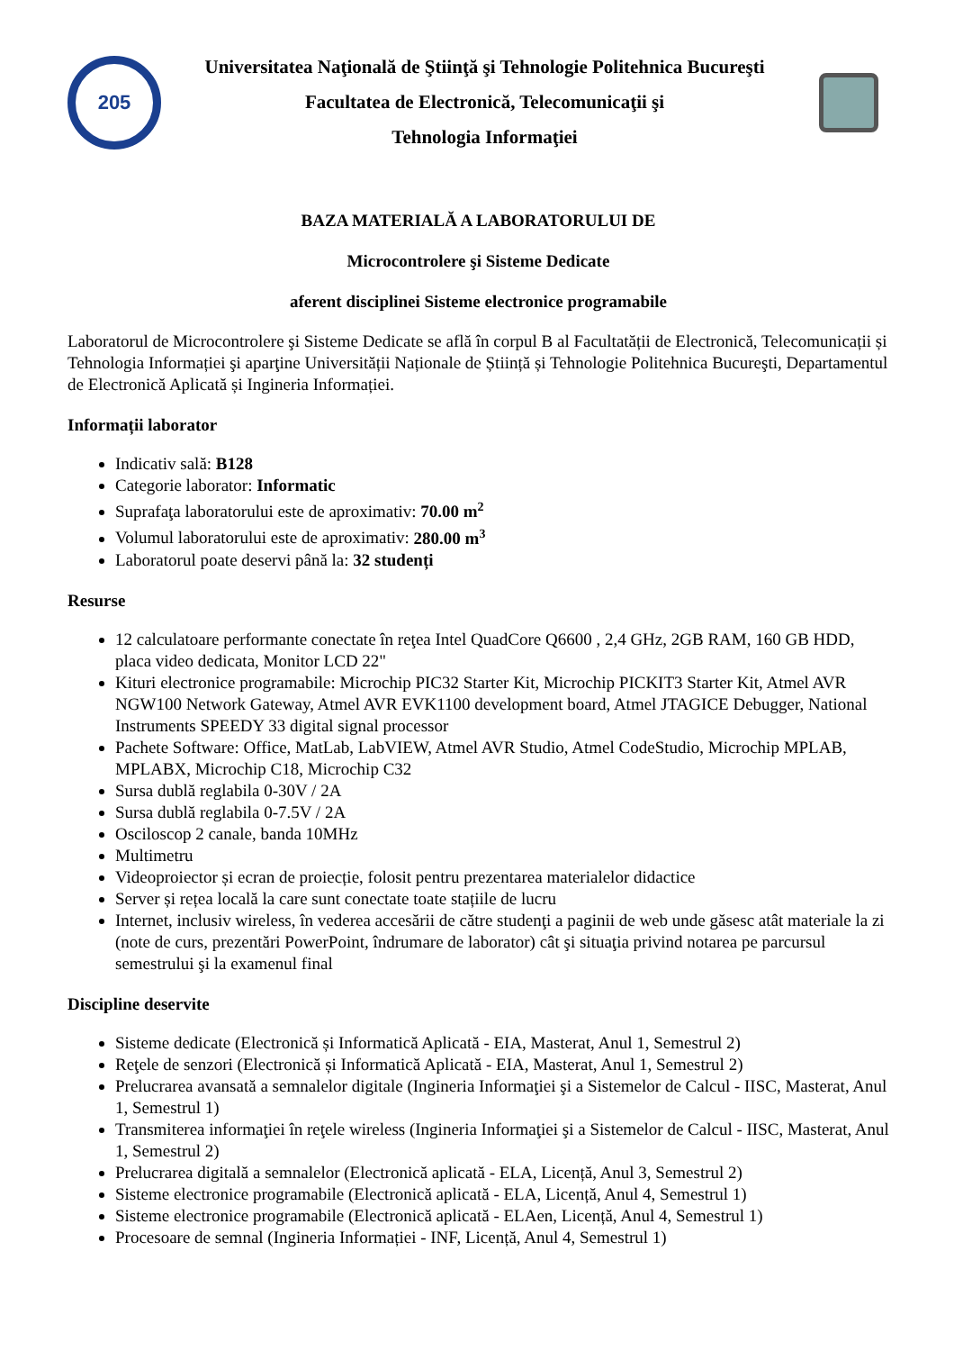205
Universitatea Naţională de Ştiinţă şi Tehnologie Politehnica Bucureşti
Facultatea de Electronică, Telecomunicaţii şi
Tehnologia Informaţiei
BAZA MATERIALĂ A LABORATORULUI DE
Microcontrolere şi Sisteme Dedicate
aferent disciplinei Sisteme electronice programabile
Laboratorul de Microcontrolere şi Sisteme Dedicate se află în corpul B al Facultatății de Electronică, Telecomunicații și Tehnologia Informației şi aparţine Universității Naționale de Știință și Tehnologie Politehnica Bucureşti, Departamentul de Electronică Aplicată și Ingineria Informației.
Informații laborator
Indicativ sală: B128
Categorie laborator: Informatic
Suprafaţa laboratorului este de aproximativ: 70.00 m<sup>2</sup>
Volumul laboratorului este de aproximativ: 280.00 m<sup>3</sup>
Laboratorul poate deservi până la: 32 studenți
Resurse
12 calculatoare performante conectate în reţea Intel QuadCore Q6600 , 2,4 GHz, 2GB RAM, 160 GB HDD, placa video dedicata, Monitor LCD 22"
Kituri electronice programabile: Microchip PIC32 Starter Kit, Microchip PICKIT3 Starter Kit, Atmel AVR NGW100 Network Gateway, Atmel AVR EVK1100 development board, Atmel JTAGICE Debugger, National Instruments SPEEDY 33 digital signal processor
Pachete Software: Office, MatLab, LabVIEW, Atmel AVR Studio, Atmel CodeStudio, Microchip MPLAB, MPLABX, Microchip C18, Microchip C32
Sursa dublă reglabila 0-30V / 2A
Sursa dublă reglabila 0-7.5V / 2A
Osciloscop 2 canale, banda 10MHz
Multimetru
Videoproiector și ecran de proiecție, folosit pentru prezentarea materialelor didactice
Server și rețea locală la care sunt conectate toate stațiile de lucru
Internet, inclusiv wireless, în vederea accesării de către studenţi a paginii de web unde găsesc atât materiale la zi (note de curs, prezentări PowerPoint, îndrumare de laborator) cât şi situaţia privind notarea pe parcursul semestrului şi la examenul final
Discipline deservite
Sisteme dedicate (Electronică și Informatică Aplicată - EIA, Masterat, Anul 1, Semestrul 2)
Reţele de senzori (Electronică și Informatică Aplicată - EIA, Masterat, Anul 1, Semestrul 2)
Prelucrarea avansată a semnalelor digitale (Ingineria Informaţiei şi a Sistemelor de Calcul - IISC, Masterat, Anul 1, Semestrul 1)
Transmiterea informaţiei în reţele wireless (Ingineria Informaţiei şi a Sistemelor de Calcul - IISC, Masterat, Anul 1, Semestrul 2)
Prelucrarea digitală a semnalelor (Electronică aplicată - ELA, Licență, Anul 3, Semestrul 2)
Sisteme electronice programabile (Electronică aplicată - ELA, Licență, Anul 4, Semestrul 1)
Sisteme electronice programabile (Electronică aplicată - ELAen, Licență, Anul 4, Semestrul 1)
Procesoare de semnal (Ingineria Informației - INF, Licență, Anul 4, Semestrul 1)